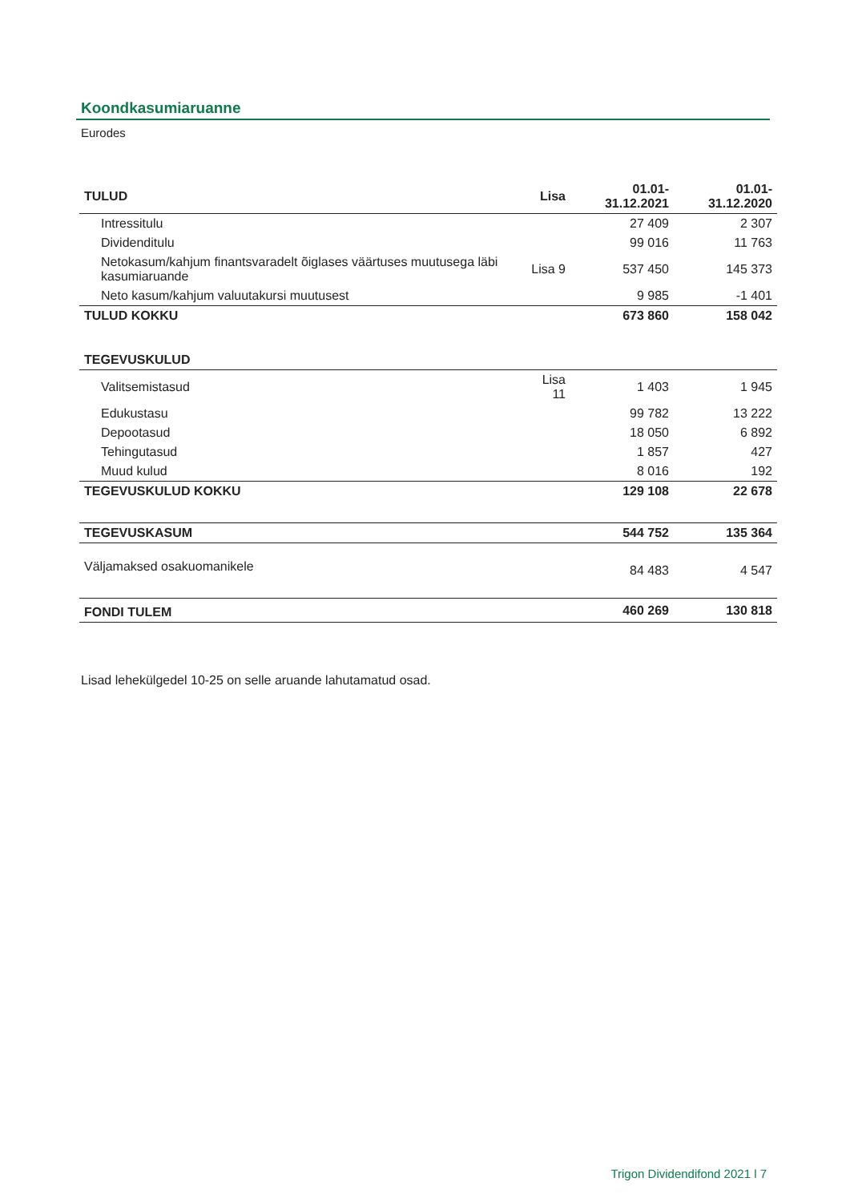Koondkasumiaruanne
Eurodes
| TULUD | Lisa | 01.01-31.12.2021 | 01.01-31.12.2020 |
| --- | --- | --- | --- |
| Intressitulu | | 27 409 | 2 307 |
| Dividenditulu | | 99 016 | 11 763 |
| Netokasum/kahjum finantsvaradelt õiglases väärtuses muutusega läbi kasumiaruande | Lisa 9 | 537 450 | 145 373 |
| Neto kasum/kahjum valuutakursi muutusest | | 9 985 | -1 401 |
| TULUD KOKKU | | 673 860 | 158 042 |
| TEGEVUSKULUD | | | |
| Valitsemistasud | Lisa 11 | 1 403 | 1 945 |
| Edukustasu | | 99 782 | 13 222 |
| Depootasud | | 18 050 | 6 892 |
| Tehingutasud | | 1 857 | 427 |
| Muud kulud | | 8 016 | 192 |
| TEGEVUSKULUD KOKKU | | 129 108 | 22 678 |
| TEGEVUSKASUM | | 544 752 | 135 364 |
| Väljamaksed osakuomanikele | | 84 483 | 4 547 |
| FONDI TULEM | | 460 269 | 130 818 |
Lisad lehekülgedel 10-25 on selle aruande lahutamatud osad.
Trigon Dividendifond 2021 l 7